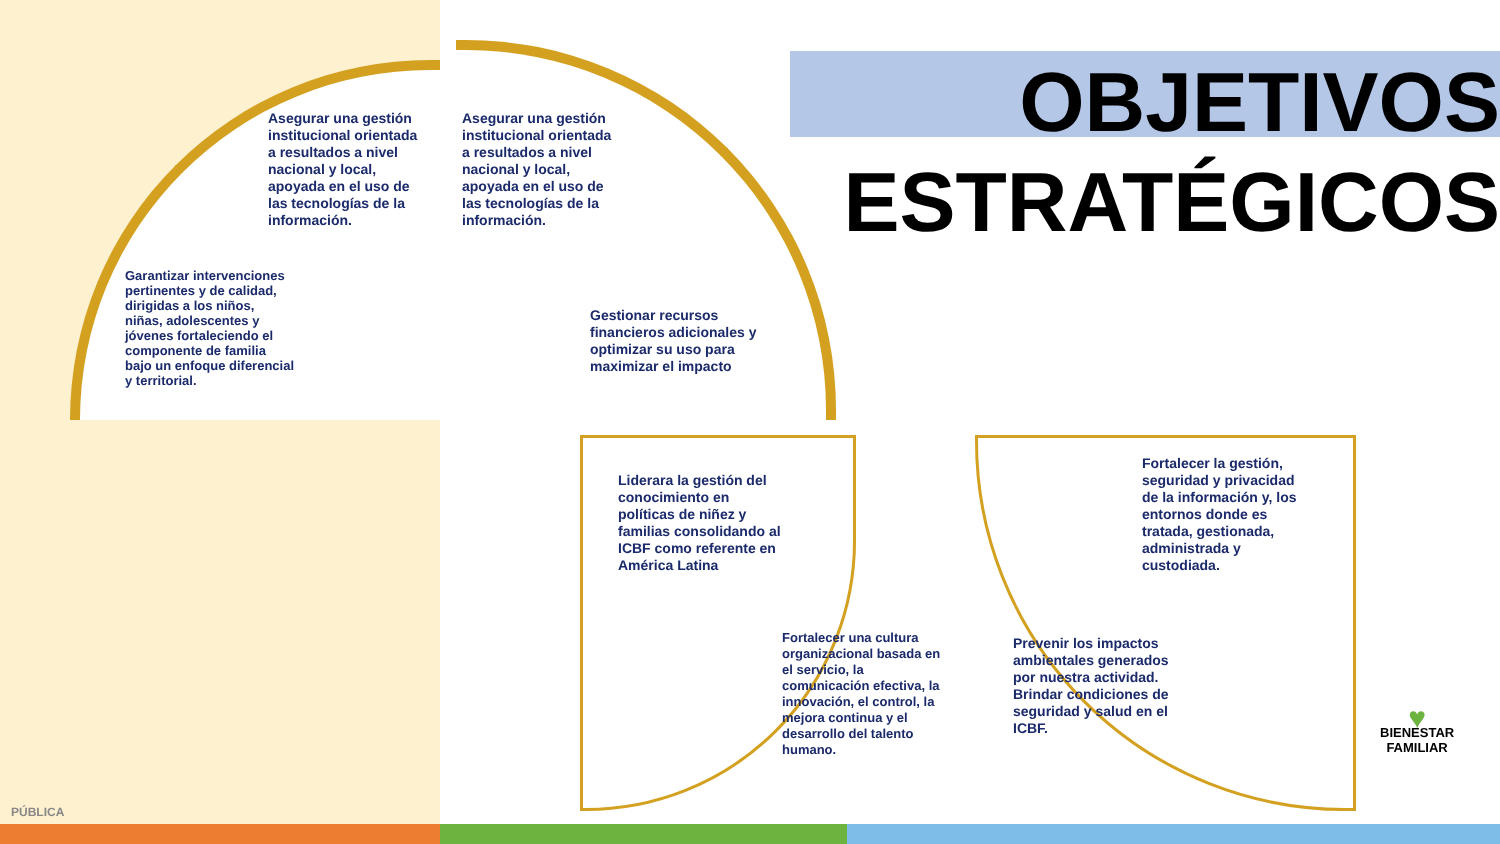OBJETIVOS
ESTRATÉGICOS
Asegurar una gestión institucional orientada a resultados a nivel nacional y local, apoyada en el uso de las tecnologías de la información.
Garantizar intervenciones pertinentes y de calidad, dirigidas a los niños, niñas, adolescentes y jóvenes fortaleciendo el componente de familia bajo un enfoque diferencial y territorial.
Asegurar una gestión institucional orientada a resultados a nivel nacional y local, apoyada en el uso de las tecnologías de la información.
Gestionar recursos financieros adicionales y optimizar su uso para maximizar el impacto
Liderara la gestión del conocimiento en políticas de niñez y familias consolidando al ICBF como referente en América Latina
Fortalecer una cultura organizacional basada en el servicio, la comunicación efectiva, la innovación, el control, la mejora continua y el desarrollo del talento humano.
Prevenir los impactos ambientales generados por nuestra actividad.
Brindar condiciones de seguridad y salud en el ICBF.
Fortalecer la gestión, seguridad y privacidad de la información y, los entornos donde es tratada, gestionada, administrada y custodiada.
♥
BIENESTAR
FAMILIAR
PÚBLICA